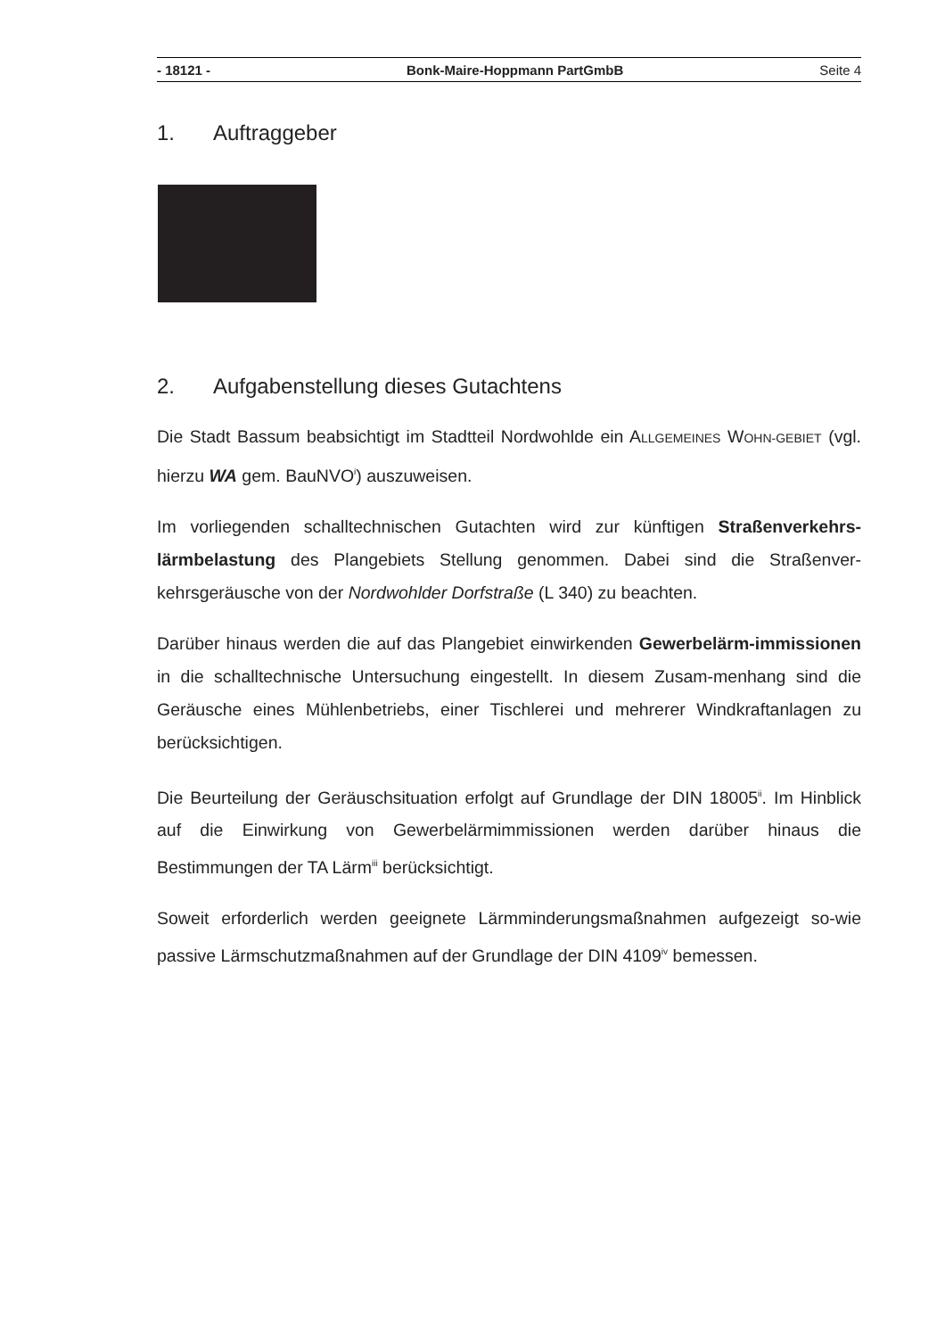- 18121 - Bonk-Maire-Hoppmann PartGmbB Seite 4
1. Auftraggeber
2. Aufgabenstellung dieses Gutachtens
Die Stadt Bassum beabsichtigt im Stadtteil Nordwohlde ein ALLGEMEINES WOHN-GEBIET (vgl. hierzu WA gem. BauNVO<sup>i</sup>) auszuweisen.
Im vorliegenden schalltechnischen Gutachten wird zur künftigen Straßenverkehrs-lärmbelastung des Plangebiets Stellung genommen. Dabei sind die Straßenver-kehrsgeräusche von der Nordwohlder Dorfstraße (L 340) zu beachten.
Darüber hinaus werden die auf das Plangebiet einwirkenden Gewerbelärm-immissionen in die schalltechnische Untersuchung eingestellt. In diesem Zusam-menhang sind die Geräusche eines Mühlenbetriebs, einer Tischlerei und mehrerer Windkraftanlagen zu berücksichtigen.
Die Beurteilung der Geräuschsituation erfolgt auf Grundlage der DIN 18005<sup>ii</sup>. Im Hinblick auf die Einwirkung von Gewerbelärmimmissionen werden darüber hinaus die Bestimmungen der TA Lärm<sup>iii</sup> berücksichtigt.
Soweit erforderlich werden geeignete Lärmminderungsmaßnahmen aufgezeigt so-wie passive Lärmschutzmaßnahmen auf der Grundlage der DIN 4109<sup>iv</sup> bemessen.